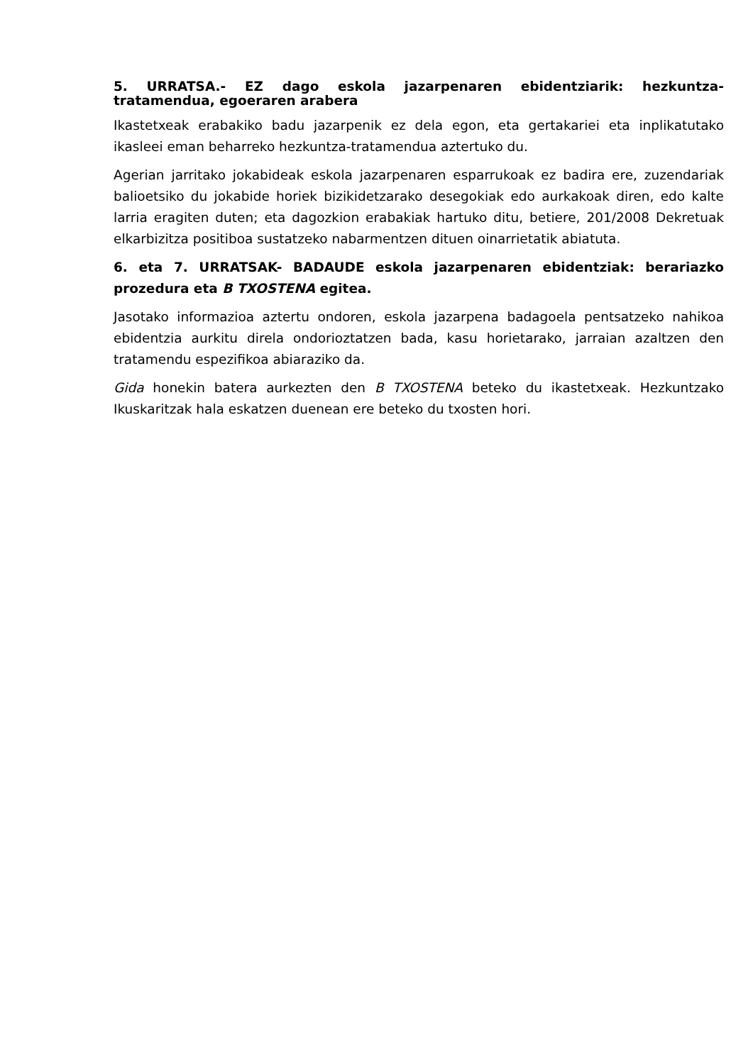5. URRATSA.- EZ dago eskola jazarpenaren ebidentziarik: hezkuntza-tratamendua, egoeraren arabera
Ikastetxeak erabakiko badu jazarpenik ez dela egon, eta gertakariei eta inplikatutako ikasleei eman beharreko hezkuntza-tratamendua aztertuko du.
Agerian jarritako jokabideak eskola jazarpenaren esparrukoak ez badira ere, zuzendariak balioetsiko du jokabide horiek bizikidetzarako desegokiak edo aurkakoak diren, edo kalte larria eragiten duten; eta dagozkion erabakiak hartuko ditu, betiere, 201/2008 Dekretuak elkarbizitza positiboa sustatzeko nabarmentzen dituen oinarrietatik abiatuta.
6. eta 7. URRATSAK- BADAUDE eskola jazarpenaren ebidentziak: berariazko prozedura eta B TXOSTENA egitea.
Jasotako informazioa aztertu ondoren, eskola jazarpena badagoela pentsatzeko nahikoa ebidentzia aurkitu direla ondorioztatzen bada, kasu horietarako, jarraian azaltzen den tratamendu espezifikoa abiaraziko da.
Gida honekin batera aurkezten den B TXOSTENA beteko du ikastetxeak. Hezkuntzako Ikuskaritzak hala eskatzen duenean ere beteko du txosten hori.